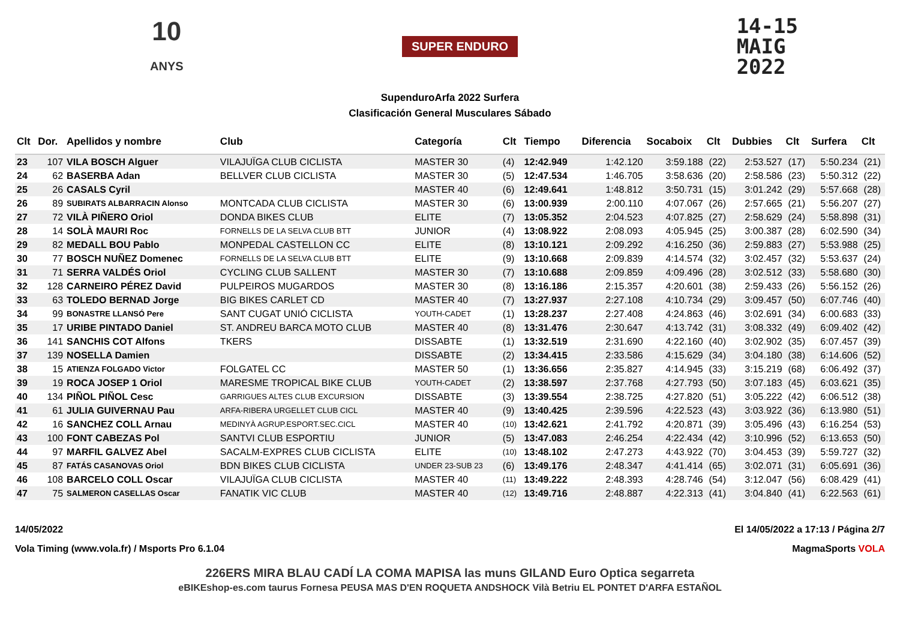10
ANYS
SUPER ENDURO
14-15
MAIG
2022
SupenduroArfa 2022 Surfera
Clasificación General Musculares Sábado
| Clt | Dor. | Apellidos y nombre | Club | Categoría | Clt | Tiempo | Diferencia | Socaboix | Clt | Dubbies | Clt | Surfera | Clt |
| --- | --- | --- | --- | --- | --- | --- | --- | --- | --- | --- | --- | --- | --- |
| 23 | 107 | VILA BOSCH Alguer | VILAJUÏGA CLUB CICLISTA | MASTER 30 | (4) | 12:42.949 | 1:42.120 | 3:59.188 | (22) | 2:53.527 | (17) | 5:50.234 | (21) |
| 24 | 62 | BASERBA Adan | BELLVER CLUB CICLISTA | MASTER 30 | (5) | 12:47.534 | 1:46.705 | 3:58.636 | (20) | 2:58.586 | (23) | 5:50.312 | (22) |
| 25 | 26 | CASALS Cyril | | MASTER 40 | (6) | 12:49.641 | 1:48.812 | 3:50.731 | (15) | 3:01.242 | (29) | 5:57.668 | (28) |
| 26 | 89 | SUBIRATS ALBARRACIN Alonso | MONTCADA CLUB CICLISTA | MASTER 30 | (6) | 13:00.939 | 2:00.110 | 4:07.067 | (26) | 2:57.665 | (21) | 5:56.207 | (27) |
| 27 | 72 | VILÀ PIÑERO Oriol | DONDA BIKES CLUB | ELITE | (7) | 13:05.352 | 2:04.523 | 4:07.825 | (27) | 2:58.629 | (24) | 5:58.898 | (31) |
| 28 | 14 | SOLÀ MAURI Roc | FORNELLS DE LA SELVA CLUB BTT | JUNIOR | (4) | 13:08.922 | 2:08.093 | 4:05.945 | (25) | 3:00.387 | (28) | 6:02.590 | (34) |
| 29 | 82 | MEDALL BOU Pablo | MONPEDAL CASTELLON CC | ELITE | (8) | 13:10.121 | 2:09.292 | 4:16.250 | (36) | 2:59.883 | (27) | 5:53.988 | (25) |
| 30 | 77 | BOSCH NUÑEZ Domenec | FORNELLS DE LA SELVA CLUB BTT | ELITE | (9) | 13:10.668 | 2:09.839 | 4:14.574 | (32) | 3:02.457 | (32) | 5:53.637 | (24) |
| 31 | 71 | SERRA VALDÉS Oriol | CYCLING CLUB SALLENT | MASTER 30 | (7) | 13:10.688 | 2:09.859 | 4:09.496 | (28) | 3:02.512 | (33) | 5:58.680 | (30) |
| 32 | 128 | CARNEIRO PÉREZ David | PULPEIROS MUGARDOS | MASTER 30 | (8) | 13:16.186 | 2:15.357 | 4:20.601 | (38) | 2:59.433 | (26) | 5:56.152 | (26) |
| 33 | 63 | TOLEDO BERNAD Jorge | BIG BIKES CARLET CD | MASTER 40 | (7) | 13:27.937 | 2:27.108 | 4:10.734 | (29) | 3:09.457 | (50) | 6:07.746 | (40) |
| 34 | 99 | BONASTRE LLANSÓ Pere | SANT CUGAT UNIÓ CICLISTA | YOUTH-CADET | (1) | 13:28.237 | 2:27.408 | 4:24.863 | (46) | 3:02.691 | (34) | 6:00.683 | (33) |
| 35 | 17 | URIBE PINTADO Daniel | ST. ANDREU BARCA MOTO CLUB | MASTER 40 | (8) | 13:31.476 | 2:30.647 | 4:13.742 | (31) | 3:08.332 | (49) | 6:09.402 | (42) |
| 36 | 141 | SANCHIS COT Alfons | TKERS | DISSABTE | (1) | 13:32.519 | 2:31.690 | 4:22.160 | (40) | 3:02.902 | (35) | 6:07.457 | (39) |
| 37 | 139 | NOSELLA Damien | | DISSABTE | (2) | 13:34.415 | 2:33.586 | 4:15.629 | (34) | 3:04.180 | (38) | 6:14.606 | (52) |
| 38 | 15 | ATIENZA FOLGADO Victor | FOLGATEL CC | MASTER 50 | (1) | 13:36.656 | 2:35.827 | 4:14.945 | (33) | 3:15.219 | (68) | 6:06.492 | (37) |
| 39 | 19 | ROCA JOSEP 1 Oriol | MARESME TROPICAL BIKE CLUB | YOUTH-CADET | (2) | 13:38.597 | 2:37.768 | 4:27.793 | (50) | 3:07.183 | (45) | 6:03.621 | (35) |
| 40 | 134 | PIÑOL PIÑOL Cesc | GARRIGUES ALTES CLUB EXCURSION | DISSABTE | (3) | 13:39.554 | 2:38.725 | 4:27.820 | (51) | 3:05.222 | (42) | 6:06.512 | (38) |
| 41 | 61 | JULIA GUIVERNAU Pau | ARFA-RIBERA URGELLET CLUB CICL | MASTER 40 | (9) | 13:40.425 | 2:39.596 | 4:22.523 | (43) | 3:03.922 | (36) | 6:13.980 | (51) |
| 42 | 16 | SANCHEZ COLL Arnau | MEDINYÀ AGRUP.ESPORT.SEC.CICL | MASTER 40 | (10) | 13:42.621 | 2:41.792 | 4:20.871 | (39) | 3:05.496 | (43) | 6:16.254 | (53) |
| 43 | 100 | FONT CABEZAS Pol | SANTVI CLUB ESPORTIU | JUNIOR | (5) | 13:47.083 | 2:46.254 | 4:22.434 | (42) | 3:10.996 | (52) | 6:13.653 | (50) |
| 44 | 97 | MARFIL GALVEZ Abel | SACALM-EXPRES CLUB CICLISTA | ELITE | (10) | 13:48.102 | 2:47.273 | 4:43.922 | (70) | 3:04.453 | (39) | 5:59.727 | (32) |
| 45 | 87 | FATÁS CASANOVAS Oriol | BDN BIKES CLUB CICLISTA | UNDER 23-SUB 23 | (6) | 13:49.176 | 2:48.347 | 4:41.414 | (65) | 3:02.071 | (31) | 6:05.691 | (36) |
| 46 | 108 | BARCELO COLL Oscar | VILAJUÏGA CLUB CICLISTA | MASTER 40 | (11) | 13:49.222 | 2:48.393 | 4:28.746 | (54) | 3:12.047 | (56) | 6:08.429 | (41) |
| 47 | 75 | SALMERON CASELLAS Oscar | FANATIK VIC CLUB | MASTER 40 | (12) | 13:49.716 | 2:48.887 | 4:22.313 | (41) | 3:04.840 | (41) | 6:22.563 | (61) |
14/05/2022 El 14/05/2022 a 17:13 / Página 2/7
Vola Timing (www.vola.fr) / Msports Pro 6.1.04 MagmaSports VOLA
226ERS MIRA BLAU CADÍ LA COMA MAPISA las muns GILAND Euro Optica segarreta
eBIKEshop-es.com taurus Fornesa PEUSA MAS D'EN ROQUETA ANDSHOCK Vilà Betriu EL PONTET D'ARFA ESTAÑOL